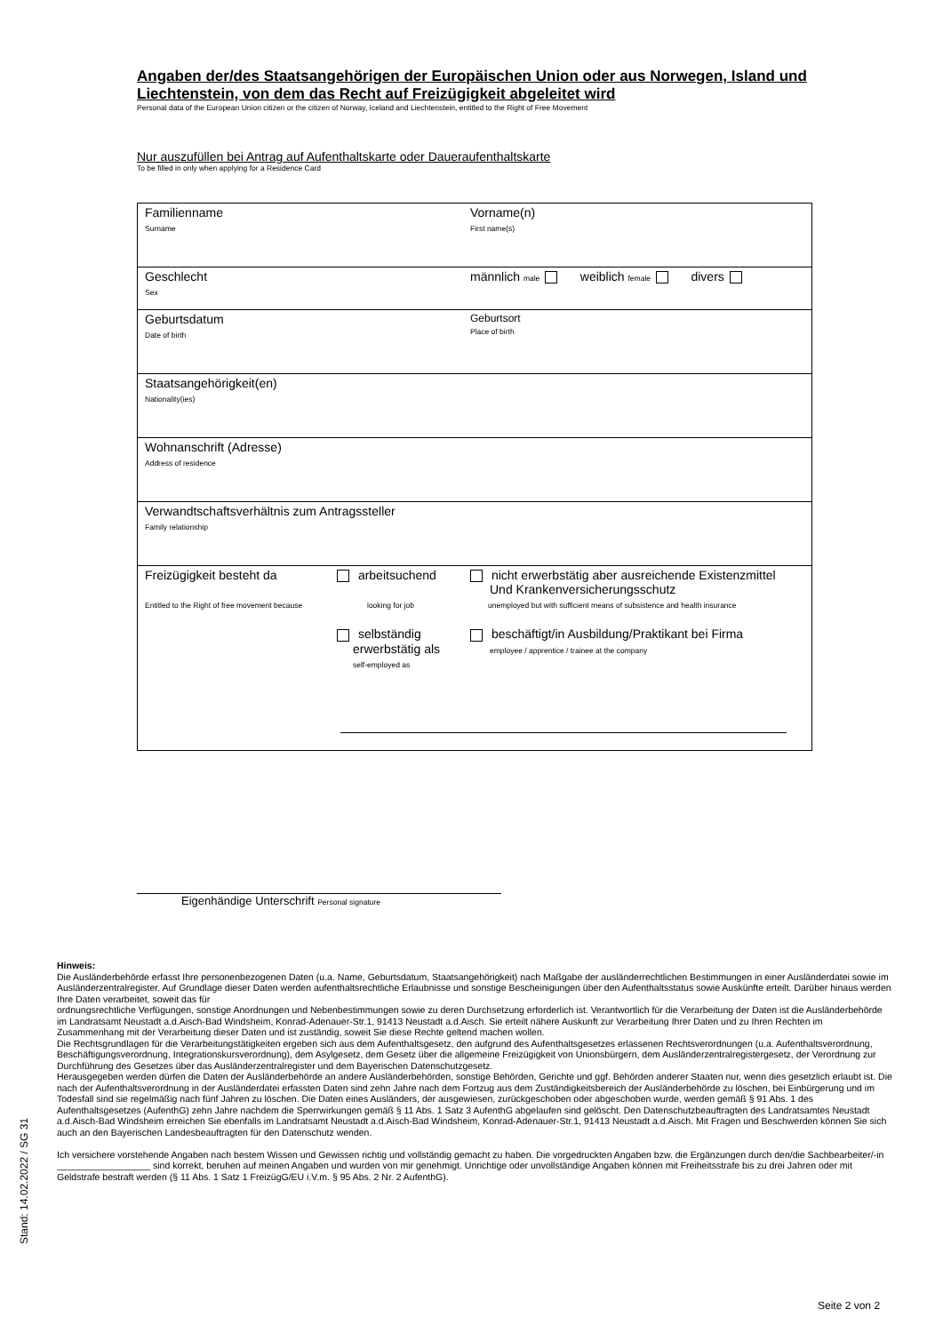Angaben der/des Staatsangehörigen der Europäischen Union oder aus Norwegen, Island und Liechtenstein, von dem das Recht auf Freizügigkeit abgeleitet wird
Personal data of the European Union citizen or the citizen of Norway, Iceland and Liechtenstein, entitled to the Right of Free Movement
Nur auszufüllen bei Antrag auf Aufenthaltskarte oder Daueraufenthaltskarte
To be filled in only when applying for a Residence Card
| Familienname Surname | Vorname(n) First name(s) |
| Geschlecht Sex | männlich male weiblich female divers |
| Geburtsdatum Date of birth | Geburtsort Place of birth |
| Staatsangehörigkeit(en) Nationality(ies) | |
| Wohnanschrift (Adresse) Address of residence | |
| Verwandtschaftsverhältnis zum Antragssteller Family relationship | |
| Freizügigkeit besteht da Entitled to the Right of free movement because arbeitsuchend looking for job nicht erwerbstätig aber ausreichende Existenzmittel Und Krankenversicherungsschutz unemployed but with sufficient means of subsistence and health insurance selbständig erwerbstätig als self-employed as beschäftigt/in Ausbildung/Praktikant bei Firma employee / apprentice / trainee at the company | |
Eigenhändige Unterschrift Personal signature
Hinweis:
Die Ausländerbehörde erfasst Ihre personenbezogenen Daten (u.a. Name, Geburtsdatum, Staatsangehörigkeit) nach Maßgabe der ausländerrechtlichen Bestimmungen in einer Ausländerdatei sowie im Ausländerzentralregister. Auf Grundlage dieser Daten werden aufenthaltsrechtliche Erlaubnisse und sonstige Bescheinigungen über den Aufenthaltsstatus sowie Auskünfte erteilt. Darüber hinaus werden Ihre Daten verarbeitet, soweit das für
ordnungsrechtliche Verfügungen, sonstige Anordnungen und Nebenbestimmungen sowie zu deren Durchsetzung erforderlich ist. Verantwortlich für die Verarbeitung der Daten ist die Ausländerbehörde im Landratsamt Neustadt a.d.Aisch-Bad Windsheim, Konrad-Adenauer-Str.1, 91413 Neustadt a.d.Aisch. Sie erteilt nähere Auskunft zur Verarbeitung Ihrer Daten und zu Ihren Rechten im Zusammenhang mit der Verarbeitung dieser Daten und ist zuständig, soweit Sie diese Rechte geltend machen wollen.
Die Rechtsgrundlagen für die Verarbeitungstätigkeiten ergeben sich aus dem Aufenthaltsgesetz, den aufgrund des Aufenthaltsgesetzes erlassenen Rechtsverordnungen (u.a. Aufenthaltsverordnung, Beschäftigungsverordnung, Integrationskursverordnung), dem Asylgesetz, dem Gesetz über die allgemeine Freizügigkeit von Unionsbürgern, dem Ausländerzentralregistergesetz, der Verordnung zur Durchführung des Gesetzes über das Ausländerzentralregister und dem Bayerischen Datenschutzgesetz.
Herausgegeben werden dürfen die Daten der Ausländerbehörde an andere Ausländerbehörden, sonstige Behörden, Gerichte und ggf. Behörden anderer Staaten nur, wenn dies gesetzlich erlaubt ist. Die nach der Aufenthaltsverordnung in der Ausländerdatei erfassten Daten sind zehn Jahre nach dem Fortzug aus dem Zuständigkeitsbereich der Ausländerbehörde zu löschen, bei Einbürgerung und im Todesfall sind sie regelmäßig nach fünf Jahren zu löschen. Die Daten eines Ausländers, der ausgewiesen, zurückgeschoben oder abgeschoben wurde, werden gemäß § 91 Abs. 1 des Aufenthaltsgesetzes (AufenthG) zehn Jahre nachdem die Sperrwirkungen gemäß § 11 Abs. 1 Satz 3 AufenthG abgelaufen sind gelöscht. Den Datenschutzbeauftragten des Landratsamtes Neustadt a.d.Aisch-Bad Windsheim erreichen Sie ebenfalls im Landratsamt Neustadt a.d.Aisch-Bad Windsheim, Konrad-Adenauer-Str.1, 91413 Neustadt a.d.Aisch. Mit Fragen und Beschwerden können Sie sich auch an den Bayerischen Landesbeauftragten für den Datenschutz wenden.
Ich versichere vorstehende Angaben nach bestem Wissen und Gewissen richtig und vollständig gemacht zu haben. Die vorgedruckten Angaben bzw. die Ergänzungen durch den/die Sachbearbeiter/-in __________________ sind korrekt, beruhen auf meinen Angaben und wurden von mir genehmigt. Unrichtige oder unvollständige Angaben können mit Freiheitsstrafe bis zu drei Jahren oder mit Geldstrafe bestraft werden (§ 11 Abs. 1 Satz 1 FreizügG/EU i.V.m. § 95 Abs. 2 Nr. 2 AufenthG).
Stand: 14.02.2022 / SG 31
Seite 2 von 2